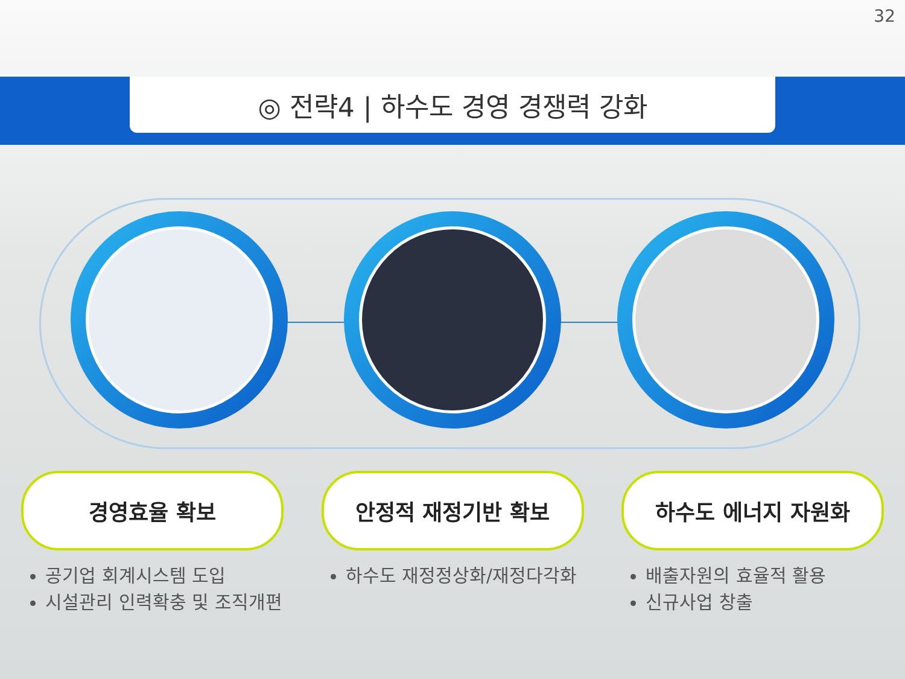32
◎ 전략4 | 하수도 경영 경쟁력 강화
경영효율 확보
공기업 회계시스템 도입
시설관리 인력확충 및 조직개편
안정적 재정기반 확보
하수도 재정정상화/재정다각화
하수도 에너지 자원화
배출자원의 효율적 활용
신규사업 창출